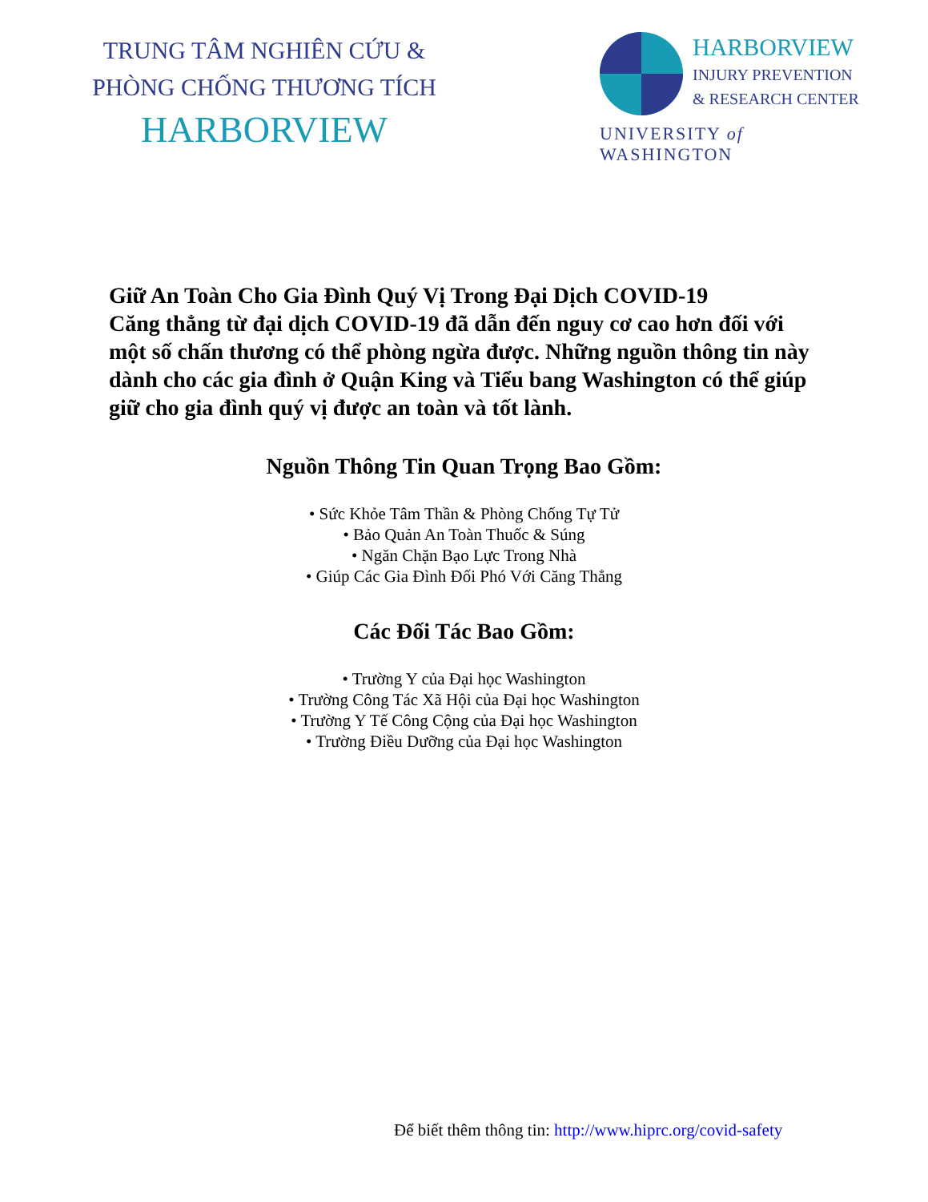TRUNG TÂM NGHIÊN CỨU &
PHÒNG CHỐNG THƯƠNG TÍCH
HARBORVIEW
HARBORVIEW
INJURY PREVENTION
& RESEARCH CENTER
UNIVERSITY of WASHINGTON
Giữ An Toàn Cho Gia Đình Quý Vị Trong Đại Dịch COVID-19
Căng thẳng từ đại dịch COVID-19 đã dẫn đến nguy cơ cao hơn đối với một số chấn thương có thể phòng ngừa được. Những nguồn thông tin này dành cho các gia đình ở Quận King và Tiểu bang Washington có thể giúp giữ cho gia đình quý vị được an toàn và tốt lành.
Nguồn Thông Tin Quan Trọng Bao Gồm:
• Sức Khỏe Tâm Thần & Phòng Chống Tự Tử
• Bảo Quản An Toàn Thuốc & Súng
• Ngăn Chặn Bạo Lực Trong Nhà
• Giúp Các Gia Đình Đối Phó Với Căng Thẳng
Các Đối Tác Bao Gồm:
• Trường Y của Đại học Washington
• Trường Công Tác Xã Hội của Đại học Washington
• Trường Y Tế Công Cộng của Đại học Washington
• Trường Điều Dưỡng của Đại học Washington
Để biết thêm thông tin: http://www.hiprc.org/covid-safety